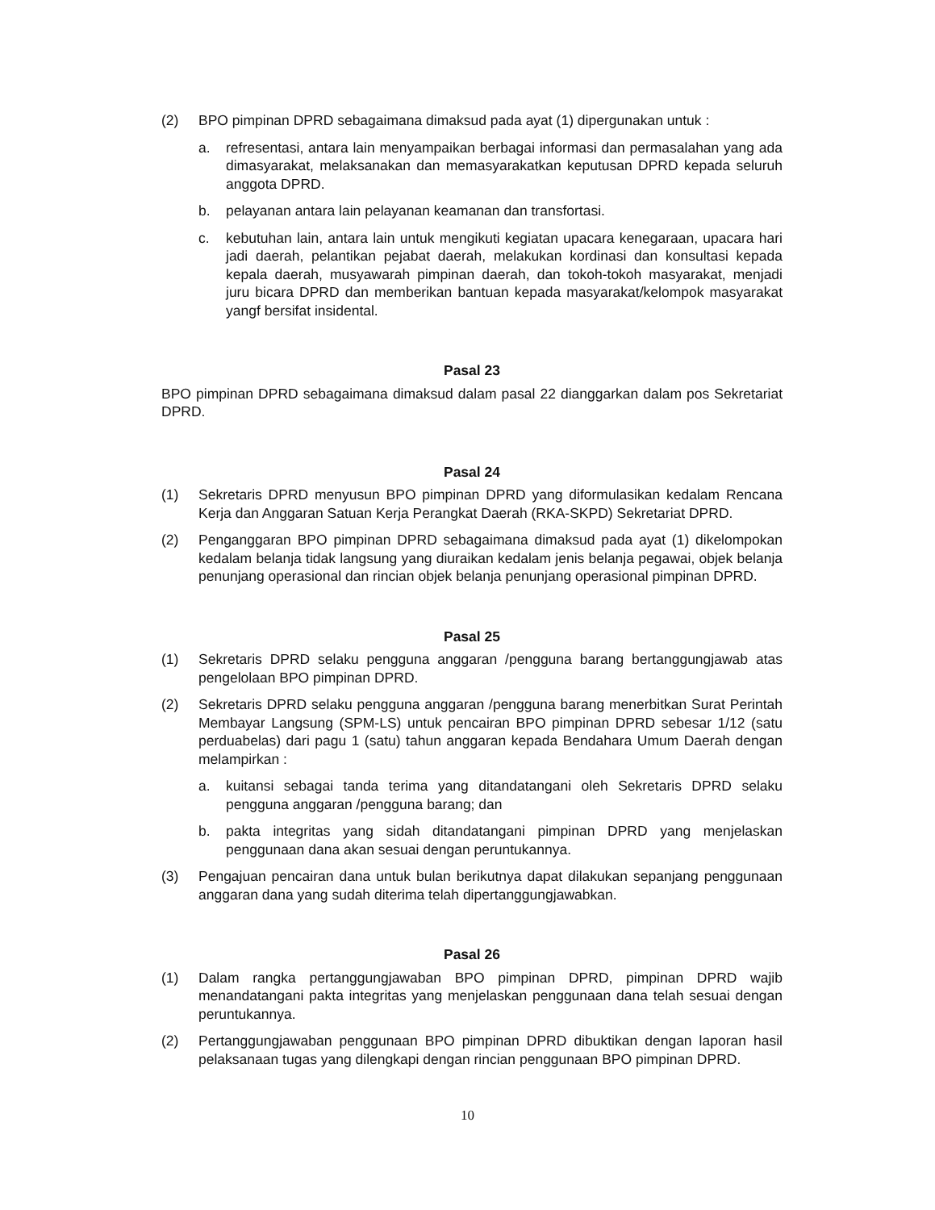(2) BPO pimpinan DPRD sebagaimana dimaksud pada ayat (1) dipergunakan untuk :
a. refresentasi, antara lain menyampaikan berbagai informasi dan permasalahan yang ada dimasyarakat, melaksanakan dan memasyarakatkan keputusan DPRD kepada seluruh anggota DPRD.
b. pelayanan antara lain pelayanan keamanan dan transfortasi.
c. kebutuhan lain, antara lain untuk mengikuti kegiatan upacara kenegaraan, upacara hari jadi daerah, pelantikan pejabat daerah, melakukan kordinasi dan konsultasi kepada kepala daerah, musyawarah pimpinan daerah, dan tokoh-tokoh masyarakat, menjadi juru bicara DPRD dan memberikan bantuan kepada masyarakat/kelompok masyarakat yangf bersifat insidental.
Pasal 23
BPO pimpinan DPRD sebagaimana dimaksud dalam pasal 22 dianggarkan dalam pos Sekretariat DPRD.
Pasal 24
(1) Sekretaris DPRD menyusun BPO pimpinan DPRD yang diformulasikan kedalam Rencana Kerja dan Anggaran Satuan Kerja Perangkat Daerah (RKA-SKPD) Sekretariat DPRD.
(2) Penganggaran BPO pimpinan DPRD sebagaimana dimaksud pada ayat (1) dikelompokan kedalam belanja tidak langsung yang diuraikan kedalam jenis belanja pegawai, objek belanja penunjang operasional dan rincian objek belanja penunjang operasional pimpinan DPRD.
Pasal 25
(1) Sekretaris DPRD selaku pengguna anggaran /pengguna barang bertanggungjawab atas pengelolaan BPO pimpinan DPRD.
(2) Sekretaris DPRD selaku pengguna anggaran /pengguna barang menerbitkan Surat Perintah Membayar Langsung (SPM-LS) untuk pencairan BPO pimpinan DPRD sebesar 1/12 (satu perduabelas) dari pagu 1 (satu) tahun anggaran kepada Bendahara Umum Daerah dengan melampirkan :
a. kuitansi sebagai tanda terima yang ditandatangani oleh Sekretaris DPRD selaku pengguna anggaran /pengguna barang; dan
b. pakta integritas yang sidah ditandatangani pimpinan DPRD yang menjelaskan penggunaan dana akan sesuai dengan peruntukannya.
(3) Pengajuan pencairan dana untuk bulan berikutnya dapat dilakukan sepanjang penggunaan anggaran dana yang sudah diterima telah dipertanggungjawabkan.
Pasal 26
(1) Dalam rangka pertanggungjawaban BPO pimpinan DPRD, pimpinan DPRD wajib menandatangani pakta integritas yang menjelaskan penggunaan dana telah sesuai dengan peruntukannya.
(2) Pertanggungjawaban penggunaan BPO pimpinan DPRD dibuktikan dengan laporan hasil pelaksanaan tugas yang dilengkapi dengan rincian penggunaan BPO pimpinan DPRD.
10